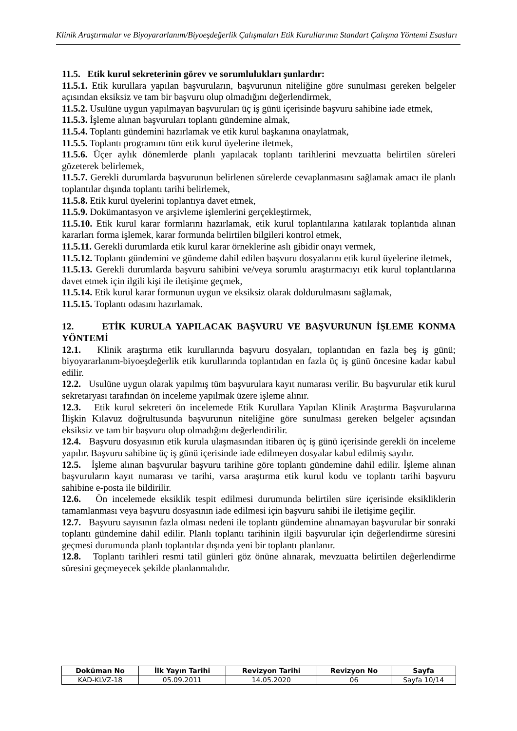Klinik Araştırmalar ve Biyoyararlanım/Biyoeşdeğerlik Çalışmaları Etik Kurullarının Standart Çalışma Yöntemi Esasları
11.5. Etik kurul sekreterinin görev ve sorumlulukları şunlardır:
11.5.1. Etik kurullara yapılan başvuruların, başvurunun niteliğine göre sunulması gereken belgeler açısından eksiksiz ve tam bir başvuru olup olmadığını değerlendirmek,
11.5.2. Usulüne uygun yapılmayan başvuruları üç iş günü içerisinde başvuru sahibine iade etmek,
11.5.3. İşleme alınan başvuruları toplantı gündemine almak,
11.5.4. Toplantı gündemini hazırlamak ve etik kurul başkanına onaylatmak,
11.5.5. Toplantı programını tüm etik kurul üyelerine iletmek,
11.5.6. Üçer aylık dönemlerde planlı yapılacak toplantı tarihlerini mevzuatta belirtilen süreleri gözeterek belirlemek,
11.5.7. Gerekli durumlarda başvurunun belirlenen sürelerde cevaplanmasını sağlamak amacı ile planlı toplantılar dışında toplantı tarihi belirlemek,
11.5.8. Etik kurul üyelerini toplantıya davet etmek,
11.5.9. Dokümantasyon ve arşivleme işlemlerini gerçekleştirmek,
11.5.10. Etik kurul karar formlarını hazırlamak, etik kurul toplantılarına katılarak toplantıda alınan kararları forma işlemek, karar formunda belirtilen bilgileri kontrol etmek,
11.5.11. Gerekli durumlarda etik kurul karar örneklerine aslı gibidir onayı vermek,
11.5.12. Toplantı gündemini ve gündeme dahil edilen başvuru dosyalarını etik kurul üyelerine iletmek,
11.5.13. Gerekli durumlarda başvuru sahibini ve/veya sorumlu araştırmacıyı etik kurul toplantılarına davet etmek için ilgili kişi ile iletişime geçmek,
11.5.14. Etik kurul karar formunun uygun ve eksiksiz olarak doldurulmasını sağlamak,
11.5.15. Toplantı odasını hazırlamak.
12. ETİK KURULA YAPILACAK BAŞVURU VE BAŞVURUNUN İŞLEME KONMA YÖNTEMİ
12.1. Klinik araştırma etik kurullarında başvuru dosyaları, toplantıdan en fazla beş iş günü; biyoyararlanım-biyoeşdeğerlik etik kurullarında toplantıdan en fazla üç iş günü öncesine kadar kabul edilir.
12.2. Usulüne uygun olarak yapılmış tüm başvurulara kayıt numarası verilir. Bu başvurular etik kurul sekretaryası tarafından ön inceleme yapılmak üzere işleme alınır.
12.3. Etik kurul sekreteri ön incelemede Etik Kurullara Yapılan Klinik Araştırma Başvurularına İlişkin Kılavuz doğrultusunda başvurunun niteliğine göre sunulması gereken belgeler açısından eksiksiz ve tam bir başvuru olup olmadığını değerlendirilir.
12.4. Başvuru dosyasının etik kurula ulaşmasından itibaren üç iş günü içerisinde gerekli ön inceleme yapılır. Başvuru sahibine üç iş günü içerisinde iade edilmeyen dosyalar kabul edilmiş sayılır.
12.5. İşleme alınan başvurular başvuru tarihine göre toplantı gündemine dahil edilir. İşleme alınan başvuruların kayıt numarası ve tarihi, varsa araştırma etik kurul kodu ve toplantı tarihi başvuru sahibine e-posta ile bildirilir.
12.6. Ön incelemede eksiklik tespit edilmesi durumunda belirtilen süre içerisinde eksikliklerin tamamlanması veya başvuru dosyasının iade edilmesi için başvuru sahibi ile iletişime geçilir.
12.7. Başvuru sayısının fazla olması nedeni ile toplantı gündemine alınamayan başvurular bir sonraki toplantı gündemine dahil edilir. Planlı toplantı tarihinin ilgili başvurular için değerlendirme süresini geçmesi durumunda planlı toplantılar dışında yeni bir toplantı planlanır.
12.8. Toplantı tarihleri resmi tatil günleri göz önüne alınarak, mevzuatta belirtilen değerlendirme süresini geçmeyecek şekilde planlanmalıdır.
| Doküman No | İlk Yayın Tarihi | Revizyon Tarihi | Revizyon No | Sayfa |
| --- | --- | --- | --- | --- |
| KAD-KLVZ-18 | 05.09.2011 | 14.05.2020 | 06 | Sayfa 10/14 |